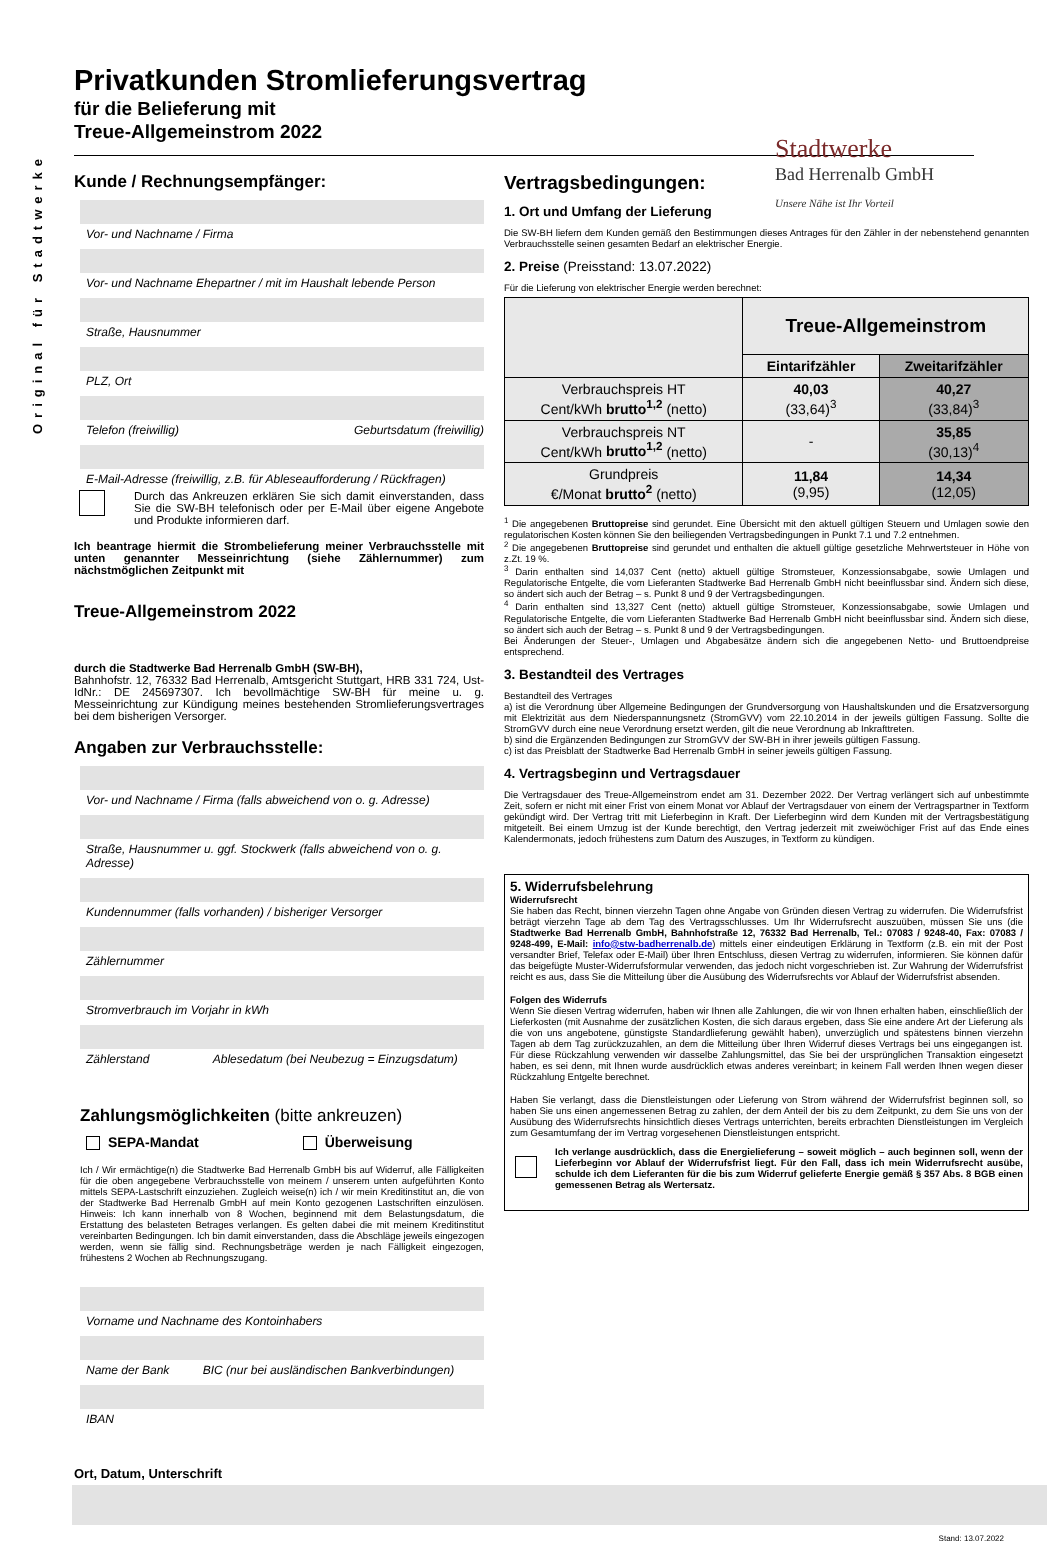Original für Stadtwerke
Stadtwerke
Bad Herrenalb GmbH
Unsere Nähe ist Ihr Vorteil
Privatkunden Stromlieferungsvertrag
für die Belieferung mit
Treue-Allgemeinstrom 2022
Kunde / Rechnungsempfänger:
Vor- und Nachname / Firma
Vor- und Nachname Ehepartner / mit im Haushalt lebende Person
Straße, Hausnummer
PLZ, Ort
Telefon (freiwillig) Geburtsdatum (freiwillig)
E-Mail-Adresse (freiwillig, z.B. für Ableseaufforderung / Rückfragen)
Durch das Ankreuzen erklären Sie sich damit einverstanden, dass Sie die SW-BH telefonisch oder per E-Mail über eigene Angebote und Produkte informieren darf.
Ich beantrage hiermit die Strombelieferung meiner Verbrauchsstelle mit unten genannter Messeinrichtung (siehe Zählernummer) zum nächstmöglichen Zeitpunkt mit
Treue-Allgemeinstrom 2022
durch die Stadtwerke Bad Herrenalb GmbH (SW-BH),
Bahnhofstr. 12, 76332 Bad Herrenalb, Amtsgericht Stuttgart, HRB 331 724, Ust-IdNr.: DE 245697307. Ich bevollmächtige SW-BH für meine u. g. Messeinrichtung zur Kündigung meines bestehenden Stromlieferungsvertrages bei dem bisherigen Versorger.
Angaben zur Verbrauchsstelle:
Vor- und Nachname / Firma (falls abweichend von o. g. Adresse)
Straße, Hausnummer u. ggf. Stockwerk (falls abweichend von o. g. Adresse)
Kundennummer (falls vorhanden) / bisheriger Versorger
Zählernummer
Stromverbrauch im Vorjahr in kWh
Zählerstand Ablesedatum (bei Neubezug = Einzugsdatum)
Zahlungsmöglichkeiten (bitte ankreuzen)
SEPA-Mandat Überweisung
Ich / Wir ermächtige(n) die Stadtwerke Bad Herrenalb GmbH bis auf Widerruf, alle Fälligkeiten für die oben angegebene Verbrauchsstelle von meinem / unserem unten aufgeführten Konto mittels SEPA-Lastschrift einzuziehen. Zugleich weise(n) ich / wir mein Kreditinstitut an, die von der Stadtwerke Bad Herrenalb GmbH auf mein Konto gezogenen Lastschriften einzulösen. Hinweis: Ich kann innerhalb von 8 Wochen, beginnend mit dem Belastungsdatum, die Erstattung des belasteten Betrages verlangen. Es gelten dabei die mit meinem Kreditinstitut vereinbarten Bedingungen. Ich bin damit einverstanden, dass die Abschläge jeweils eingezogen werden, wenn sie fällig sind. Rechnungsbeträge werden je nach Fälligkeit eingezogen, frühestens 2 Wochen ab Rechnungszugang.
Vorname und Nachname des Kontoinhabers
Name der Bank BIC (nur bei ausländischen Bankverbindungen)
IBAN
Ort, Datum, Unterschrift
Vertragsbedingungen:
1. Ort und Umfang der Lieferung
Die SW-BH liefern dem Kunden gemäß den Bestimmungen dieses Antrages für den Zähler in der nebenstehend genannten Verbrauchsstelle seinen gesamten Bedarf an elektrischer Energie.
2. Preise (Preisstand: 13.07.2022)
Für die Lieferung von elektrischer Energie werden berechnet:
| | Treue-Allgemeinstrom | |
| --- | --- | --- |
| | Eintarifzähler | Zweitarifzähler |
| Verbrauchspreis HT Cent/kWh brutto<sup>1,2</sup> (netto) | 40,03 (33,64)<sup>3</sup> | 40,27 (33,84)<sup>3</sup> |
| Verbrauchspreis NT Cent/kWh brutto<sup>1,2</sup> (netto) | - | 35,85 (30,13)<sup>4</sup> |
| Grundpreis €/Monat brutto<sup>2</sup> (netto) | 11,84 (9,95) | 14,34 (12,05) |
<sup>1</sup> Die angegebenen Bruttopreise sind gerundet. Eine Übersicht mit den aktuell gültigen Steuern und Umlagen sowie den regulatorischen Kosten können Sie den beiliegenden Vertragsbedingungen in Punkt 7.1 und 7.2 entnehmen.
<sup>2</sup> Die angegebenen Bruttopreise sind gerundet und enthalten die aktuell gültige gesetzliche Mehrwertsteuer in Höhe von z.Zt. 19 %.
<sup>3</sup> Darin enthalten sind 14,037 Cent (netto) aktuell gültige Stromsteuer, Konzessionsabgabe, sowie Umlagen und Regulatorische Entgelte, die vom Lieferanten Stadtwerke Bad Herrenalb GmbH nicht beeinflussbar sind. Ändern sich diese, so ändert sich auch der Betrag – s. Punkt 8 und 9 der Vertragsbedingungen.
<sup>4</sup> Darin enthalten sind 13,327 Cent (netto) aktuell gültige Stromsteuer, Konzessionsabgabe, sowie Umlagen und Regulatorische Entgelte, die vom Lieferanten Stadtwerke Bad Herrenalb GmbH nicht beeinflussbar sind. Ändern sich diese, so ändert sich auch der Betrag – s. Punkt 8 und 9 der Vertragsbedingungen.
Bei Änderungen der Steuer-, Umlagen und Abgabesätze ändern sich die angegebenen Netto- und Bruttoendpreise entsprechend.
3. Bestandteil des Vertrages
Bestandteil des Vertrages
a) ist die Verordnung über Allgemeine Bedingungen der Grundversorgung von Haushaltskunden und die Ersatzversorgung mit Elektrizität aus dem Niederspannungsnetz (StromGVV) vom 22.10.2014 in der jeweils gültigen Fassung. Sollte die StromGVV durch eine neue Verordnung ersetzt werden, gilt die neue Verordnung ab Inkrafttreten.
b) sind die Ergänzenden Bedingungen zur StromGVV der SW-BH in ihrer jeweils gültigen Fassung.
c) ist das Preisblatt der Stadtwerke Bad Herrenalb GmbH in seiner jeweils gültigen Fassung.
4. Vertragsbeginn und Vertragsdauer
Die Vertragsdauer des Treue-Allgemeinstrom endet am 31. Dezember 2022. Der Vertrag verlängert sich auf unbestimmte Zeit, sofern er nicht mit einer Frist von einem Monat vor Ablauf der Vertragsdauer von einem der Vertragspartner in Textform gekündigt wird. Der Vertrag tritt mit Lieferbeginn in Kraft. Der Lieferbeginn wird dem Kunden mit der Vertragsbestätigung mitgeteilt. Bei einem Umzug ist der Kunde berechtigt, den Vertrag jederzeit mit zweiwöchiger Frist auf das Ende eines Kalendermonats, jedoch frühestens zum Datum des Auszuges, in Textform zu kündigen.
5. Widerrufsbelehrung
Widerrufsrecht
Sie haben das Recht, binnen vierzehn Tagen ohne Angabe von Gründen diesen Vertrag zu widerrufen. Die Widerrufsfrist beträgt vierzehn Tage ab dem Tag des Vertragsschlusses. Um Ihr Widerrufsrecht auszuüben, müssen Sie uns (die Stadtwerke Bad Herrenalb GmbH, Bahnhofstraße 12, 76332 Bad Herrenalb, Tel.: 07083 / 9248-40, Fax: 07083 / 9248-499, E-Mail: info@stw-badherrenalb.de) mittels einer eindeutigen Erklärung in Textform (z.B. ein mit der Post versandter Brief, Telefax oder E-Mail) über Ihren Entschluss, diesen Vertrag zu widerrufen, informieren. Sie können dafür das beigefügte Muster-Widerrufsformular verwenden, das jedoch nicht vorgeschrieben ist. Zur Wahrung der Widerrufsfrist reicht es aus, dass Sie die Mitteilung über die Ausübung des Widerrufsrechts vor Ablauf der Widerrufsfrist absenden.
Folgen des Widerrufs
Wenn Sie diesen Vertrag widerrufen, haben wir Ihnen alle Zahlungen, die wir von Ihnen erhalten haben, einschließlich der Lieferkosten (mit Ausnahme der zusätzlichen Kosten, die sich daraus ergeben, dass Sie eine andere Art der Lieferung als die von uns angebotene, günstigste Standardlieferung gewählt haben), unverzüglich und spätestens binnen vierzehn Tagen ab dem Tag zurückzuzahlen, an dem die Mitteilung über Ihren Widerruf dieses Vertrags bei uns eingegangen ist. Für diese Rückzahlung verwenden wir dasselbe Zahlungsmittel, das Sie bei der ursprünglichen Transaktion eingesetzt haben, es sei denn, mit Ihnen wurde ausdrücklich etwas anderes vereinbart; in keinem Fall werden Ihnen wegen dieser Rückzahlung Entgelte berechnet.
Haben Sie verlangt, dass die Dienstleistungen oder Lieferung von Strom während der Widerrufsfrist beginnen soll, so haben Sie uns einen angemessenen Betrag zu zahlen, der dem Anteil der bis zu dem Zeitpunkt, zu dem Sie uns von der Ausübung des Widerrufsrechts hinsichtlich dieses Vertrags unterrichten, bereits erbrachten Dienstleistungen im Vergleich zum Gesamtumfang der im Vertrag vorgesehenen Dienstleistungen entspricht.
Ich verlange ausdrücklich, dass die Energielieferung – soweit möglich – auch beginnen soll, wenn der Lieferbeginn vor Ablauf der Widerrufsfrist liegt. Für den Fall, dass ich mein Widerrufsrecht ausübe, schulde ich dem Lieferanten für die bis zum Widerruf gelieferte Energie gemäß § 357 Abs. 8 BGB einen gemessenen Betrag als Wertersatz.
Stand: 13.07.2022